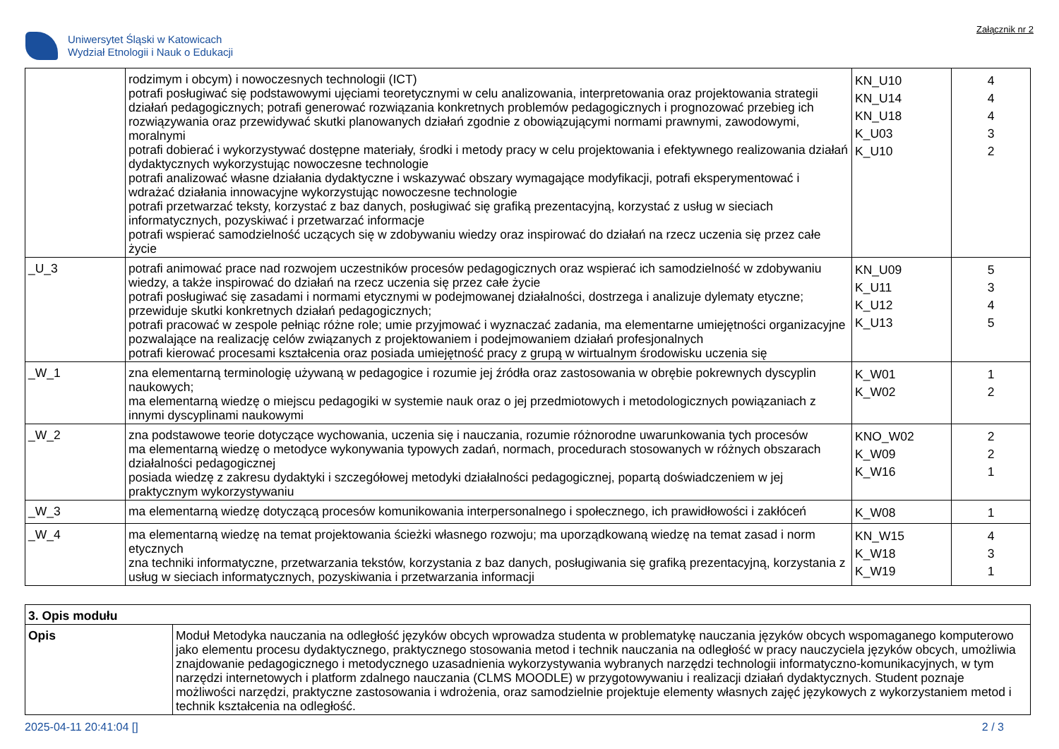Uniwersytet Śląski w Katowicach
Wydział Etnologii i Nauk o Edukacji
Załącznik nr 2
| | rodzimym i obcym) i nowoczesnych technologii (ICT) potrafi posługiwać się podstawowymi ujęciami teoretycznymi w celu analizowania, interpretowania oraz projektowania strategii działań pedagogicznych; potrafi generować rozwiązania konkretnych problemów pedagogicznych i prognozować przebieg ich rozwiązywania oraz przewidywać skutki planowanych działań zgodnie z obowiązującymi normami prawnymi, zawodowymi, moralnymi potrafi dobierać i wykorzystywać dostępne materiały, środki i metody pracy w celu projektowania i efektywnego realizowania działań dydaktycznych wykorzystując nowoczesne technologie potrafi analizować własne działania dydaktyczne i wskazywać obszary wymagające modyfikacji, potrafi eksperymentować i wdrażać działania innowacyjne wykorzystując nowoczesne technologie potrafi przetwarzać teksty, korzystać z baz danych, posługiwać się grafiką prezentacyjną, korzystać z usług w sieciach informatycznych, pozyskiwać i przetwarzać informacje potrafi wspierać samodzielność uczących się w zdobywaniu wiedzy oraz inspirować do działań na rzecz uczenia się przez całe życie | KN_U10 KN_U14 KN_U18 K_U03 K_U10 | 4 4 4 3 2 |
| _U_3 | potrafi animować prace nad rozwojem uczestników procesów pedagogicznych oraz wspierać ich samodzielność w zdobywaniu wiedzy, a także inspirować do działań na rzecz uczenia się przez całe życie potrafi posługiwać się zasadami i normami etycznymi w podejmowanej działalności, dostrzega i analizuje dylematy etyczne; przewiduje skutki konkretnych działań pedagogicznych; potrafi pracować w zespole pełniąc różne role; umie przyjmować i wyznaczać zadania, ma elementarne umiejętności organizacyjne pozwalające na realizację celów związanych z projektowaniem i podejmowaniem działań profesjonalnych potrafi kierować procesami kształcenia oraz posiada umiejętność pracy z grupą w wirtualnym środowisku uczenia się | KN_U09 K_U11 K_U12 K_U13 | 5 3 4 5 |
| _W_1 | zna elementarną terminologię używaną w pedagogice i rozumie jej źródła oraz zastosowania w obrębie pokrewnych dyscyplin naukowych; ma elementarną wiedzę o miejscu pedagogiki w systemie nauk oraz o jej przedmiotowych i metodologicznych powiązaniach z innymi dyscyplinami naukowymi | K_W01 K_W02 | 1 2 |
| _W_2 | zna podstawowe teorie dotyczące wychowania, uczenia się i nauczania, rozumie różnorodne uwarunkowania tych procesów ma elementarną wiedzę o metodyce wykonywania typowych zadań, normach, procedurach stosowanych w różnych obszarach działalności pedagogicznej posiada wiedzę z zakresu dydaktyki i szczegółowej metodyki działalności pedagogicznej, popartą doświadczeniem w jej praktycznym wykorzystywaniu | KNO_W02 K_W09 K_W16 | 2 2 1 |
| _W_3 | ma elementarną wiedzę dotyczącą procesów komunikowania interpersonalnego i społecznego, ich prawidłowości i zakłóceń | K_W08 | 1 |
| _W_4 | ma elementarną wiedzę na temat projektowania ścieżki własnego rozwoju; ma uporządkowaną wiedzę na temat zasad i norm etycznych zna techniki informatyczne, przetwarzania tekstów, korzystania z baz danych, posługiwania się grafiką prezentacyjną, korzystania z usług w sieciach informatycznych, pozyskiwania i przetwarzania informacji | KN_W15 K_W18 K_W19 | 4 3 1 |
| 3. Opis modułu | |
| Opis | Moduł Metodyka nauczania na odległość języków obcych wprowadza studenta w problematykę nauczania języków obcych wspomaganego komputerowo jako elementu procesu dydaktycznego, praktycznego stosowania metod i technik nauczania na odległość w pracy nauczyciela języków obcych, umożliwia znajdowanie pedagogicznego i metodycznego uzasadnienia wykorzystywania wybranych narzędzi technologii informatyczno-komunikacyjnych, w tym narzędzi internetowych i platform zdalnego nauczania (CLMS MOODLE) w przygotowywaniu i realizacji działań dydaktycznych. Student poznaje możliwości narzędzi, praktyczne zastosowania i wdrożenia, oraz samodzielnie projektuje elementy własnych zajęć językowych z wykorzystaniem metod i technik kształcenia na odległość. |
2025-04-11 20:41:04 [] 2 / 3